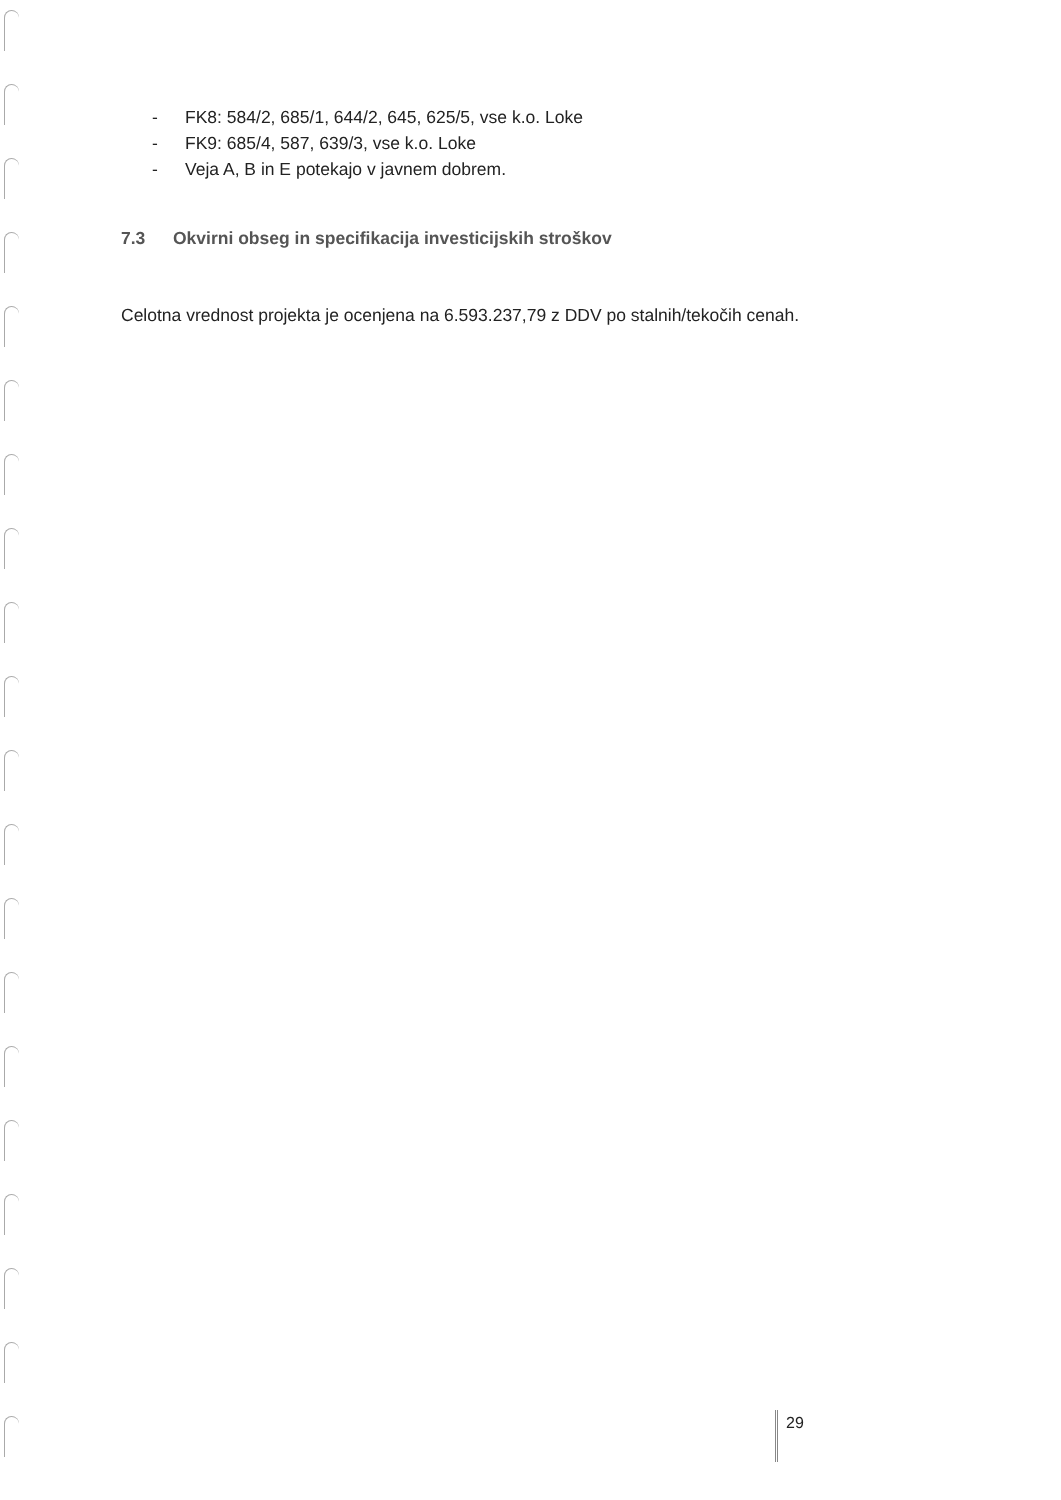- FK8: 584/2, 685/1, 644/2, 645, 625/5, vse k.o. Loke
- FK9: 685/4, 587, 639/3, vse k.o. Loke
- Veja A, B in E potekajo v javnem dobrem.
7.3 Okvirni obseg in specifikacija investicijskih stroškov
Celotna vrednost projekta je ocenjena na 6.593.237,79 z DDV po stalnih/tekočih cenah.
29